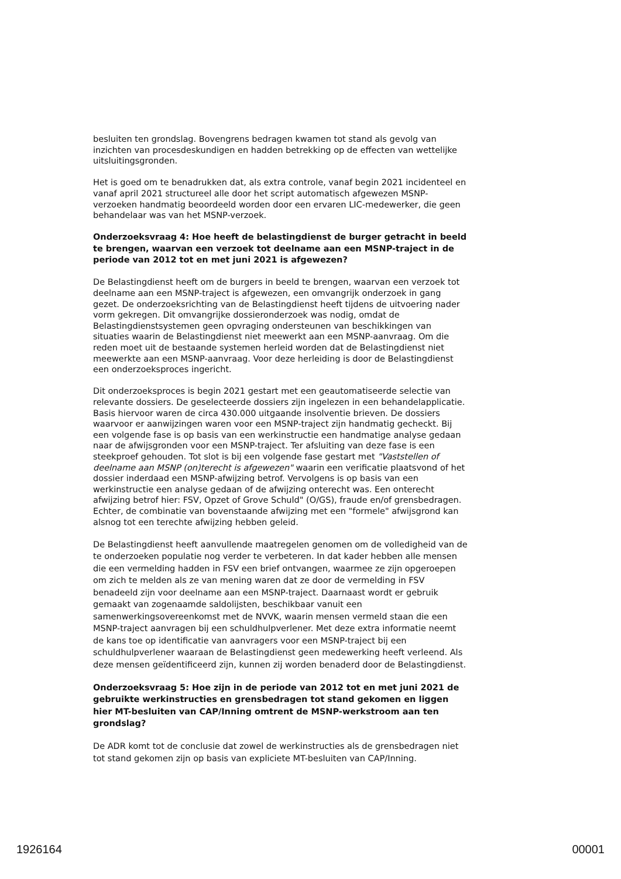besluiten ten grondslag. Bovengrens bedragen kwamen tot stand als gevolg van inzichten van procesdeskundigen en hadden betrekking op de effecten van wettelijke uitsluitingsgronden.
Het is goed om te benadrukken dat, als extra controle, vanaf begin 2021 incidenteel en vanaf april 2021 structureel alle door het script automatisch afgewezen MSNP-verzoeken handmatig beoordeeld worden door een ervaren LIC-medewerker, die geen behandelaar was van het MSNP-verzoek.
Onderzoeksvraag 4: Hoe heeft de belastingdienst de burger getracht in beeld te brengen, waarvan een verzoek tot deelname aan een MSNP-traject in de periode van 2012 tot en met juni 2021 is afgewezen?
De Belastingdienst heeft om de burgers in beeld te brengen, waarvan een verzoek tot deelname aan een MSNP-traject is afgewezen, een omvangrijk onderzoek in gang gezet. De onderzoeksrichting van de Belastingdienst heeft tijdens de uitvoering nader vorm gekregen. Dit omvangrijke dossieronderzoek was nodig, omdat de Belastingdienstsystemen geen opvraging ondersteunen van beschikkingen van situaties waarin de Belastingdienst niet meewerkt aan een MSNP-aanvraag. Om die reden moet uit de bestaande systemen herleid worden dat de Belastingdienst niet meewerkte aan een MSNP-aanvraag. Voor deze herleiding is door de Belastingdienst een onderzoeksproces ingericht.
Dit onderzoeksproces is begin 2021 gestart met een geautomatiseerde selectie van relevante dossiers. De geselecteerde dossiers zijn ingelezen in een behandelapplicatie. Basis hiervoor waren de circa 430.000 uitgaande insolventie brieven. De dossiers waarvoor er aanwijzingen waren voor een MSNP-traject zijn handmatig gecheckt. Bij een volgende fase is op basis van een werkinstructie een handmatige analyse gedaan naar de afwijsgronden voor een MSNP-traject. Ter afsluiting van deze fase is een steekproef gehouden. Tot slot is bij een volgende fase gestart met "Vaststellen of deelname aan MSNP (on)terecht is afgewezen" waarin een verificatie plaatsvond of het dossier inderdaad een MSNP-afwijzing betrof. Vervolgens is op basis van een werkinstructie een analyse gedaan of de afwijzing onterecht was. Een onterecht afwijzing betrof hier: FSV, Opzet of Grove Schuld" (O/GS), fraude en/of grensbedragen. Echter, de combinatie van bovenstaande afwijzing met een "formele" afwijsgrond kan alsnog tot een terechte afwijzing hebben geleid.
De Belastingdienst heeft aanvullende maatregelen genomen om de volledigheid van de te onderzoeken populatie nog verder te verbeteren. In dat kader hebben alle mensen die een vermelding hadden in FSV een brief ontvangen, waarmee ze zijn opgeroepen om zich te melden als ze van mening waren dat ze door de vermelding in FSV benadeeld zijn voor deelname aan een MSNP-traject. Daarnaast wordt er gebruik gemaakt van zogenaamde saldolijsten, beschikbaar vanuit een samenwerkingsovereenkomst met de NVVK, waarin mensen vermeld staan die een MSNP-traject aanvragen bij een schuldhulpverlener. Met deze extra informatie neemt de kans toe op identificatie van aanvragers voor een MSNP-traject bij een schuldhulpverlener waaraan de Belastingdienst geen medewerking heeft verleend. Als deze mensen geïdentificeerd zijn, kunnen zij worden benaderd door de Belastingdienst.
Onderzoeksvraag 5: Hoe zijn in de periode van 2012 tot en met juni 2021 de gebruikte werkinstructies en grensbedragen tot stand gekomen en liggen hier MT-besluiten van CAP/Inning omtrent de MSNP-werkstroom aan ten grondslag?
De ADR komt tot de conclusie dat zowel de werkinstructies als de grensbedragen niet tot stand gekomen zijn op basis van expliciete MT-besluiten van CAP/Inning.
1926164 00001